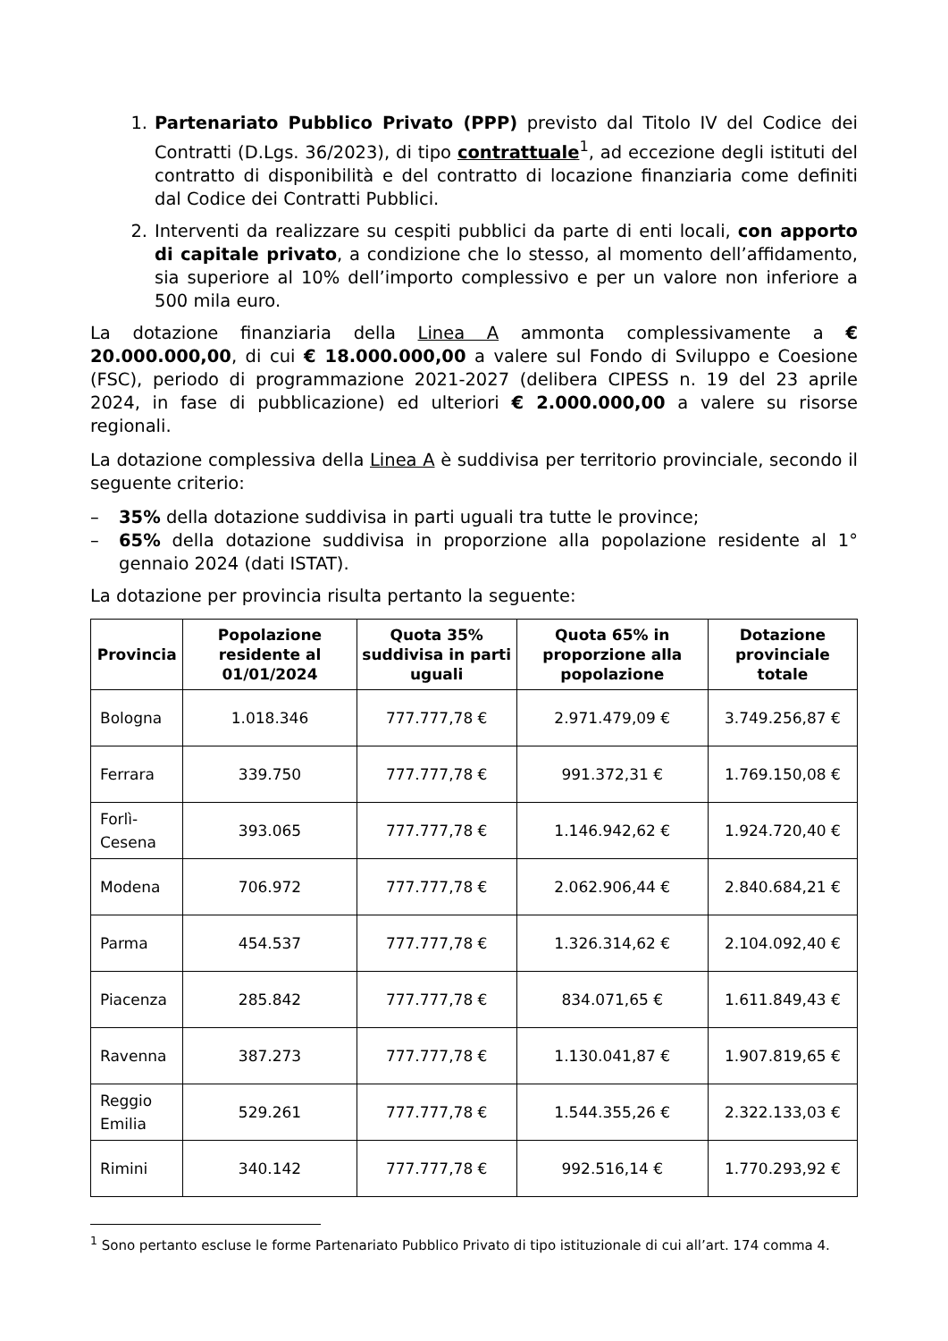1. Partenariato Pubblico Privato (PPP) previsto dal Titolo IV del Codice dei Contratti (D.Lgs. 36/2023), di tipo contrattuale<sup>1</sup>, ad eccezione degli istituti del contratto di disponibilità e del contratto di locazione finanziaria come definiti dal Codice dei Contratti Pubblici.
2. Interventi da realizzare su cespiti pubblici da parte di enti locali, con apporto di capitale privato, a condizione che lo stesso, al momento dell’affidamento, sia superiore al 10% dell’importo complessivo e per un valore non inferiore a 500 mila euro.
La dotazione finanziaria della Linea A ammonta complessivamente a € 20.000.000,00, di cui € 18.000.000,00 a valere sul Fondo di Sviluppo e Coesione (FSC), periodo di programmazione 2021-2027 (delibera CIPESS n. 19 del 23 aprile 2024, in fase di pubblicazione) ed ulteriori € 2.000.000,00 a valere su risorse regionali.
La dotazione complessiva della Linea A è suddivisa per territorio provinciale, secondo il seguente criterio:
– 35% della dotazione suddivisa in parti uguali tra tutte le province;
– 65% della dotazione suddivisa in proporzione alla popolazione residente al 1° gennaio 2024 (dati ISTAT).
La dotazione per provincia risulta pertanto la seguente:
| Provincia | Popolazione residente al 01/01/2024 | Quota 35% suddivisa in parti uguali | Quota 65% in proporzione alla popolazione | Dotazione provinciale totale |
| --- | --- | --- | --- | --- |
| Bologna | 1.018.346 | 777.777,78 € | 2.971.479,09 € | 3.749.256,87 € |
| Ferrara | 339.750 | 777.777,78 € | 991.372,31 € | 1.769.150,08 € |
| Forlì-Cesena | 393.065 | 777.777,78 € | 1.146.942,62 € | 1.924.720,40 € |
| Modena | 706.972 | 777.777,78 € | 2.062.906,44 € | 2.840.684,21 € |
| Parma | 454.537 | 777.777,78 € | 1.326.314,62 € | 2.104.092,40 € |
| Piacenza | 285.842 | 777.777,78 € | 834.071,65 € | 1.611.849,43 € |
| Ravenna | 387.273 | 777.777,78 € | 1.130.041,87 € | 1.907.819,65 € |
| Reggio Emilia | 529.261 | 777.777,78 € | 1.544.355,26 € | 2.322.133,03 € |
| Rimini | 340.142 | 777.777,78 € | 992.516,14 € | 1.770.293,92 € |
<sup>1</sup> Sono pertanto escluse le forme Partenariato Pubblico Privato di tipo istituzionale di cui all’art. 174 comma 4.